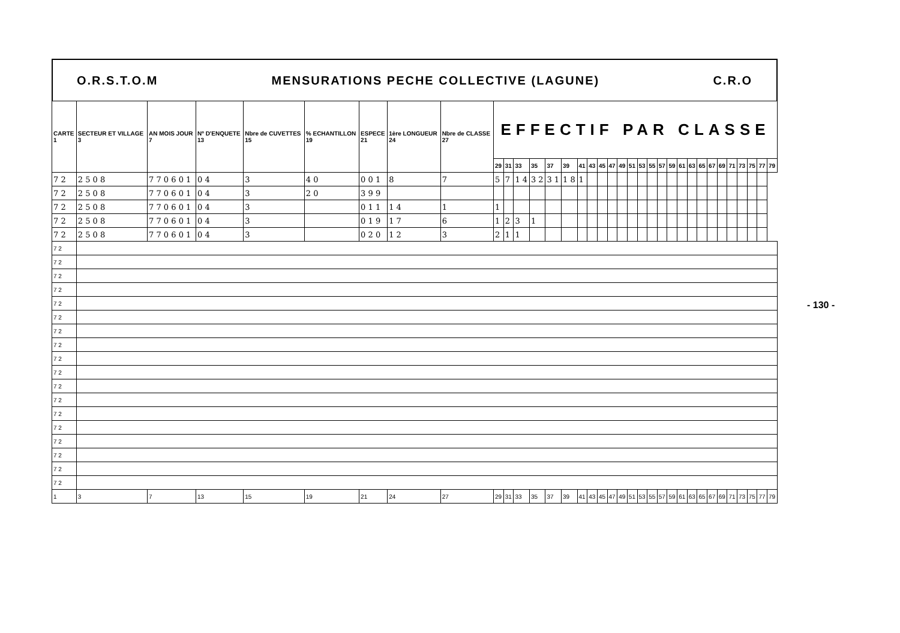O.R.S.T.O.M MENSURATIONS PECHE COLLECTIVE (LAGUNE) C.R.O
| CARTE 1 | SECTEUR ET VILLAGE 3 | AN MOIS JOUR 7 | Nº D'ENQUETE 13 | Nbre de CUVETTES 15 | % ECHANTILLON 19 | ESPECE 21 | 1ère LONGUEUR 24 | Nbre de CLASSE 27 | EFFECTIF PAR CLASSE | | | | | | | | | | | | | | | | | | | | | | | | | |
| --- | --- | --- | --- | --- | --- | --- | --- | --- | --- | --- | --- | --- | --- | --- | --- | --- | --- | --- | --- | --- | --- | --- | --- | --- | --- | --- | --- | --- | --- | --- | --- | --- | --- | --- |
| | | | | | | | | | 29 | 31 | 33 | 35 | 37 | 39 | 41 | 43 | 45 | 47 | 49 | 51 | 53 | 55 | 57 | 59 | 61 | 63 | 65 | 67 | 69 | 71 | 73 | 75 | 77 | 79 |
| 7 2 | 2 5 0 8 | 7 7 0 6 0 1 | 0 4 | 3 | 4 0 | 0 0 1 | 8 | 7 | 5 | 7 | 1 4 | 3 2 | 3 1 | 1 8 | 1 | | | | | | | | | | | | | | | | | | | |
| 7 2 | 2 5 0 8 | 7 7 0 6 0 1 | 0 4 | 3 | 2 0 | 3 9 9 | | | | | | | | | | | | | | | | | | | | | | | | | | | | |
| 7 2 | 2 5 0 8 | 7 7 0 6 0 1 | 0 4 | 3 | | 0 1 1 | 1 4 | 1 | 1 | | | | | | | | | | | | | | | | | | | | | | | | | |
| 7 2 | 2 5 0 8 | 7 7 0 6 0 1 | 0 4 | 3 | | 0 1 9 | 1 7 | 6 | 1 | 2 | 3 | 1 | | | | | | | | | | | | | | | | | | | | | | |
| 7 2 | 2 5 0 8 | 7 7 0 6 0 1 | 0 4 | 3 | | 0 2 0 | 1 2 | 3 | 2 | 1 | 1 | | | | | | | | | | | | | | | | | | | | | | | |
| 7 2 | | | | | | | | | | | | | | | | | | | | | | | | | | | | | | | | | | |
| 7 2 | | | | | | | | | | | | | | | | | | | | | | | | | | | | | | | | | | |
| 7 2 | | | | | | | | | | | | | | | | | | | | | | | | | | | | | | | | | | |
| 7 2 | | | | | | | | | | | | | | | | | | | | | | | | | | | | | | | | | | |
| 7 2 | | | | | | | | | | | | | | | | | | | | | | | | | | | | | | | | | | |
| 7 2 | | | | | | | | | | | | | | | | | | | | | | | | | | | | | | | | | | |
| 7 2 | | | | | | | | | | | | | | | | | | | | | | | | | | | | | | | | | | |
| 7 2 | | | | | | | | | | | | | | | | | | | | | | | | | | | | | | | | | | |
| 7 2 | | | | | | | | | | | | | | | | | | | | | | | | | | | | | | | | | | |
| 7 2 | | | | | | | | | | | | | | | | | | | | | | | | | | | | | | | | | | |
| 7 2 | | | | | | | | | | | | | | | | | | | | | | | | | | | | | | | | | | |
| 7 2 | | | | | | | | | | | | | | | | | | | | | | | | | | | | | | | | | | |
| 7 2 | | | | | | | | | | | | | | | | | | | | | | | | | | | | | | | | | | |
| 7 2 | | | | | | | | | | | | | | | | | | | | | | | | | | | | | | | | | | |
| 7 2 | | | | | | | | | | | | | | | | | | | | | | | | | | | | | | | | | | |
| 7 2 | | | | | | | | | | | | | | | | | | | | | | | | | | | | | | | | | | |
| 7 2 | | | | | | | | | | | | | | | | | | | | | | | | | | | | | | | | | | |
| 7 2 | | | | | | | | | | | | | | | | | | | | | | | | | | | | | | | | | | |
| 1 | 3 | 7 | 13 | 15 | 19 | 21 | 24 | 27 | 29 | 31 | 33 | 35 | 37 | 39 | 41 | 43 | 45 | 47 | 49 | 51 | 53 | 55 | 57 | 59 | 61 | 63 | 65 | 67 | 69 | 71 | 73 | 75 | 77 | 79 |
- 130 -